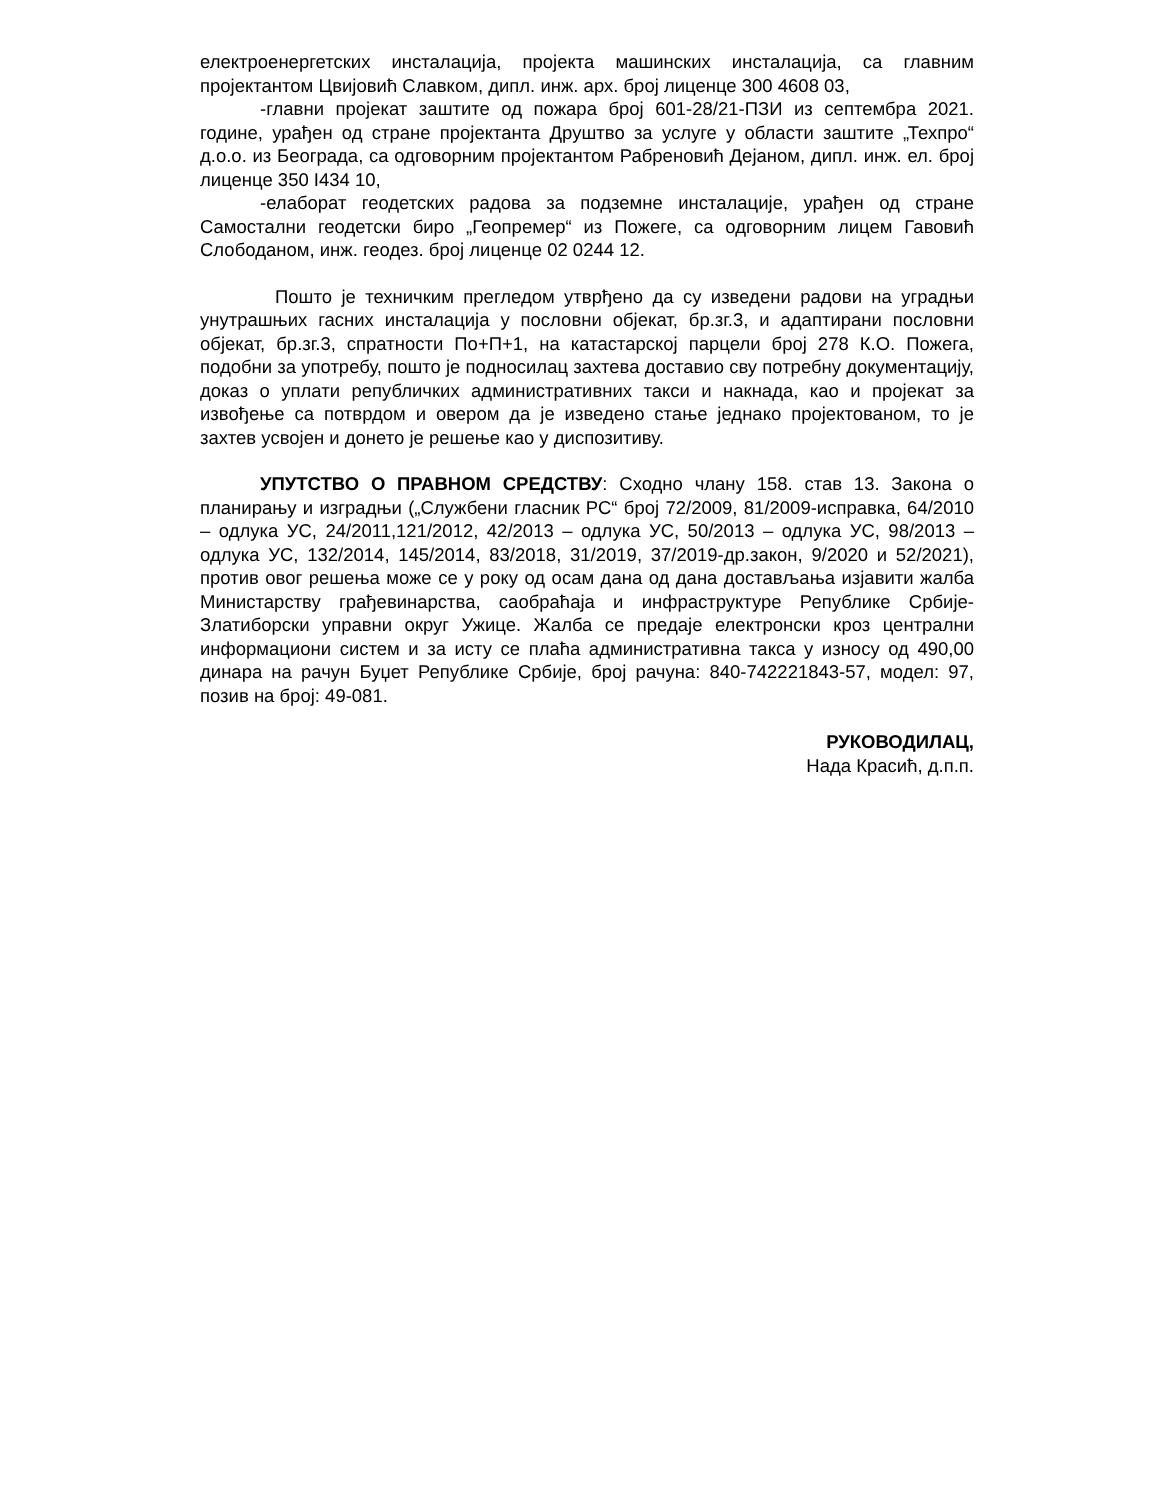електроенергетских инсталација, пројекта машинских инсталација, са главним пројектантом Цвијовић Славком, дипл. инж. арх. број лиценце 300 4608 03,
-главни пројекат заштите од пожара број 601-28/21-ПЗИ из септембра 2021. године, урађен од стране пројектанта Друштво за услуге у области заштите „Техпро“ д.о.о. из Београда, са одговорним пројектантом Рабреновић Дејаном, дипл. инж. ел. број лиценце 350 I434 10,
-елаборат геодетских радова за подземне инсталације, урађен од стране Самостални геодетски биро „Геопремер“ из Пожеге, са одговорним лицем Гавовић Слободаном, инж. геодез. број лиценце 02 0244 12.
Пошто је техничким прегледом утврђено да су изведени радови на уградњи унутрашњих гасних инсталација у пословни објекат, бр.зг.3, и адаптирани пословни објекат, бр.зг.3, спратности По+П+1, на катастарској парцели број 278 К.О. Пожега, подобни за употребу, пошто је подносилац захтева доставио сву потребну документацију, доказ о уплати републичких административних такси и накнада, као и пројекат за извођење са потврдом и овером да је изведено стање једнако пројектованом, то је захтев усвојен и донето је решење као у диспозитиву.
УПУТСТВО О ПРАВНОМ СРЕДСТВУ: Сходно члану 158. став 13. Закона о планирању и изградњи („Службени гласник РС“ број 72/2009, 81/2009-исправка, 64/2010 – одлука УС, 24/2011,121/2012, 42/2013 – одлука УС, 50/2013 – одлука УС, 98/2013 – одлука УС, 132/2014, 145/2014, 83/2018, 31/2019, 37/2019-др.закон, 9/2020 и 52/2021), против овог решења може се у року од осам дана од дана достављања изјавити жалба Министарству грађевинарства, саобраћаја и инфраструктуре Републике Србије-Златиборски управни округ Ужице. Жалба се предаје електронски кроз централни информациони систем и за исту се плаћа административна такса у износу од 490,00 динара на рачун Буџет Републике Србије, број рачуна: 840-742221843-57, модел: 97, позив на број: 49-081.
РУКОВОДИЛАЦ,
Нада Красић, д.п.п.